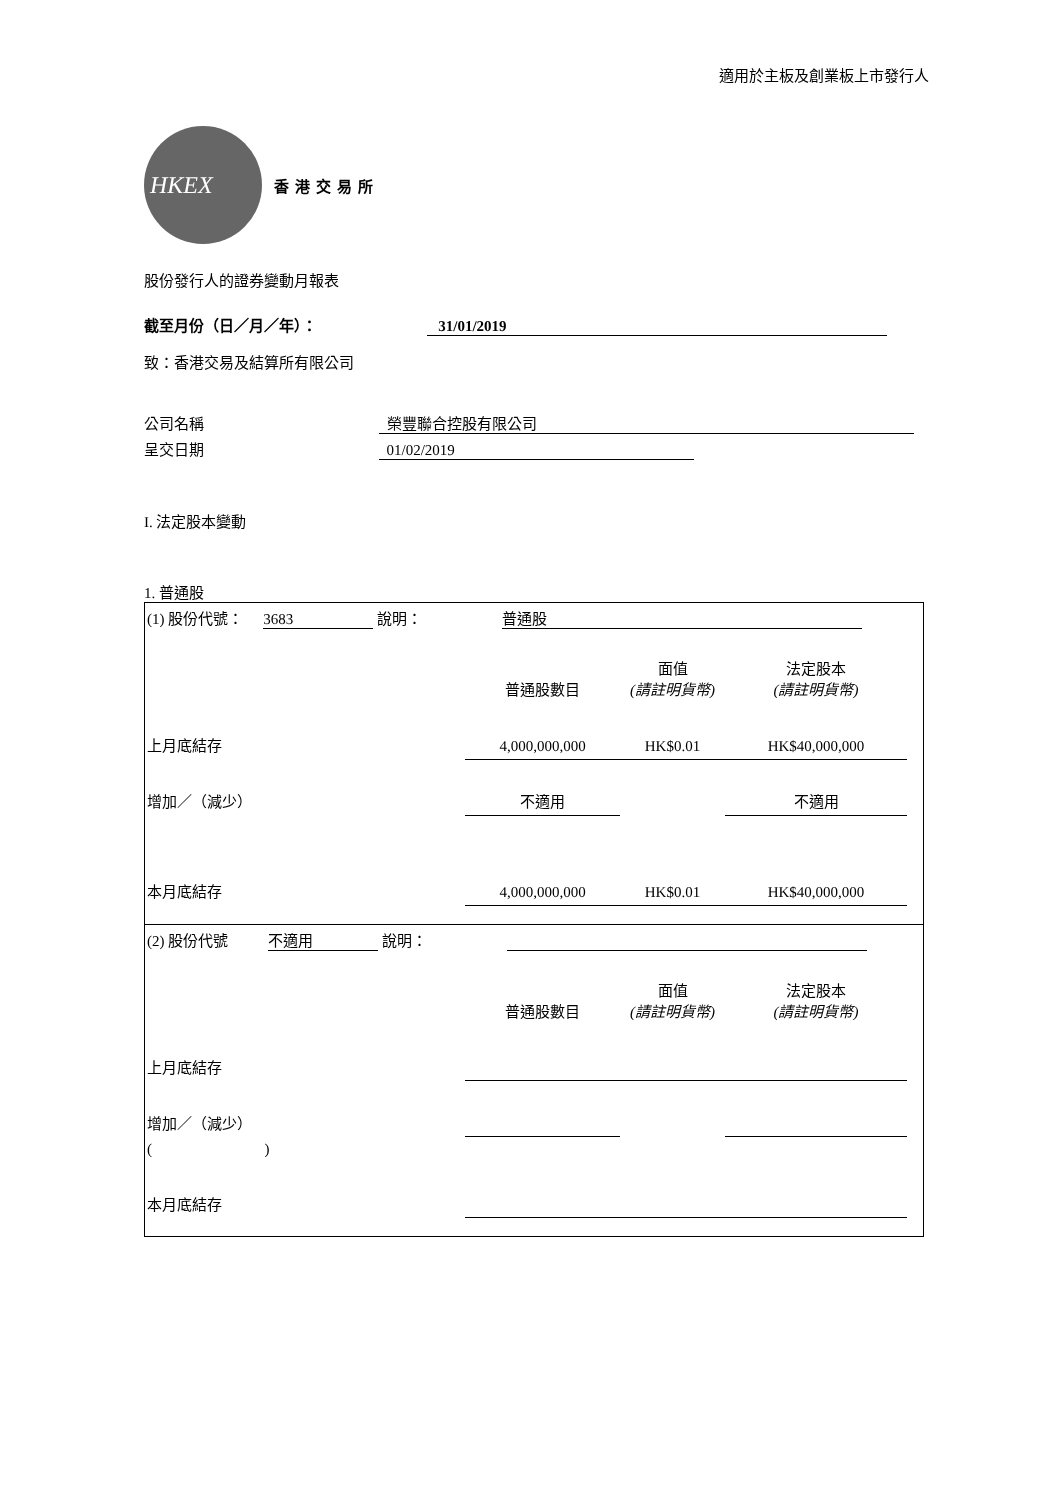適用於主板及創業板上市發行人
HKEX
香港交易所
股份發行人的證券變動月報表
截至月份（日／月／年）： 31/01/2019
致：香港交易及結算所有限公司
公司名稱 榮豐聯合控股有限公司
呈交日期 01/02/2019
I. 法定股本變動
1. 普通股
| (1) 股份代號： 3683 說明： 普通股 |
| | 普通股數目 | 面值 (請註明貨幣) | 法定股本 (請註明貨幣) |
| 上月底結存 | 4,000,000,000 | HK$0.01 | HK$40,000,000 |
| 增加／（減少） | 不適用 | | 不適用 |
| 本月底結存 | 4,000,000,000 | HK$0.01 | HK$40,000,000 |
| (2) 股份代號 不適用 說明： |
| | 普通股數目 | 面值 (請註明貨幣) | 法定股本 (請註明貨幣) |
| 上月底結存 | | | |
| 增加／（減少） | | | |
| ( ) | | | |
| 本月底結存 | | | |